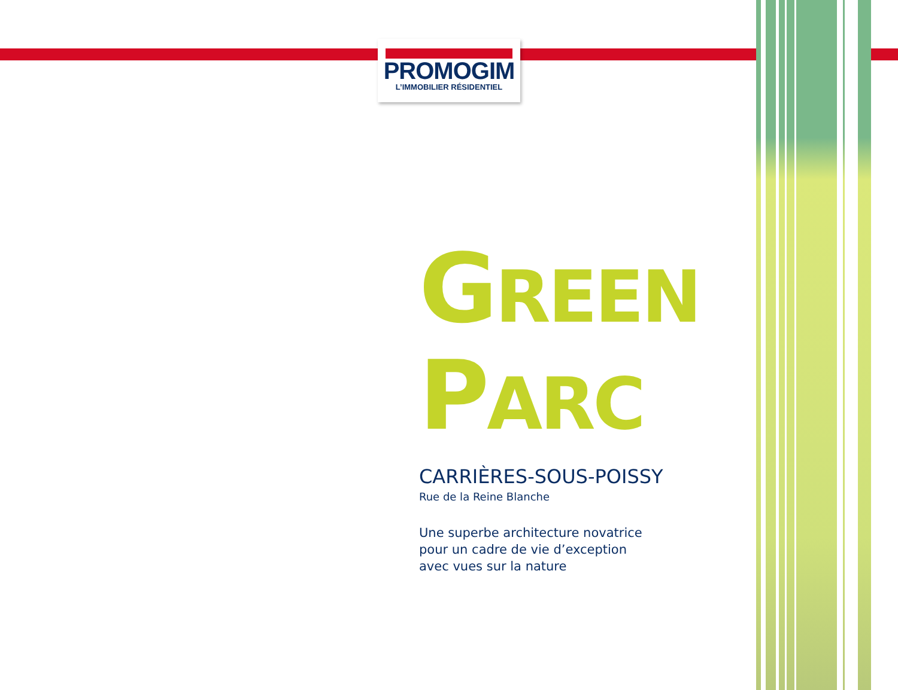PROMOGIM
L’IMMOBILIER RÉSIDENTIEL
GREEN
PARC
CARRIÈRES-SOUS-POISSY
Rue de la Reine Blanche
Une superbe architecture novatrice
pour un cadre de vie d’exception
avec vues sur la nature